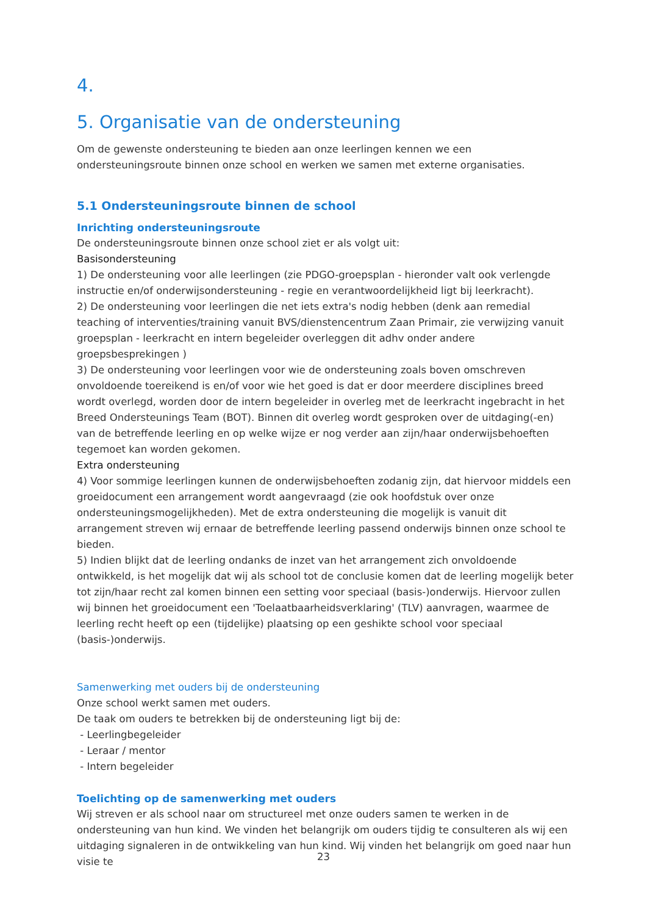4.
5. Organisatie van de ondersteuning
Om de gewenste ondersteuning te bieden aan onze leerlingen kennen we een ondersteuningsroute binnen onze school en werken we samen met externe organisaties.
5.1 Ondersteuningsroute binnen de school
Inrichting ondersteuningsroute
De ondersteuningsroute binnen onze school ziet er als volgt uit:
Basisondersteuning
1) De ondersteuning voor alle leerlingen (zie PDGO-groepsplan - hieronder valt ook verlengde instructie en/of onderwijsondersteuning - regie en verantwoordelijkheid ligt bij leerkracht).
2) De ondersteuning voor leerlingen die net iets extra's nodig hebben (denk aan remedial teaching of interventies/training vanuit BVS/dienstencentrum Zaan Primair, zie verwijzing vanuit groepsplan - leerkracht en intern begeleider overleggen dit adhv onder andere groepsbesprekingen )
3) De ondersteuning voor leerlingen voor wie de ondersteuning zoals boven omschreven onvoldoende toereikend is en/of voor wie het goed is dat er door meerdere disciplines breed wordt overlegd, worden door de intern begeleider in overleg met de leerkracht ingebracht in het Breed Ondersteunings Team (BOT). Binnen dit overleg wordt gesproken over de uitdaging(-en) van de betreffende leerling en op welke wijze er nog verder aan zijn/haar onderwijsbehoeften tegemoet kan worden gekomen.
Extra ondersteuning
4) Voor sommige leerlingen kunnen de onderwijsbehoeften zodanig zijn, dat hiervoor middels een groeidocument een arrangement wordt aangevraagd (zie ook hoofdstuk over onze ondersteuningsmogelijkheden). Met de extra ondersteuning die mogelijk is vanuit dit arrangement streven wij ernaar de betreffende leerling passend onderwijs binnen onze school te bieden.
5) Indien blijkt dat de leerling ondanks de inzet van het arrangement zich onvoldoende ontwikkeld, is het mogelijk dat wij als school tot de conclusie komen dat de leerling mogelijk beter tot zijn/haar recht zal komen binnen een setting voor speciaal (basis-)onderwijs. Hiervoor zullen wij binnen het groeidocument een 'Toelaatbaarheidsverklaring' (TLV) aanvragen, waarmee de leerling recht heeft op een (tijdelijke) plaatsing op een geshikte school voor speciaal (basis-)onderwijs.
Samenwerking met ouders bij de ondersteuning
Onze school werkt samen met ouders.
De taak om ouders te betrekken bij de ondersteuning ligt bij de:
- Leerlingbegeleider
- Leraar / mentor
- Intern begeleider
Toelichting op de samenwerking met ouders
Wij streven er als school naar om structureel met onze ouders samen te werken in de ondersteuning van hun kind. We vinden het belangrijk om ouders tijdig te consulteren als wij een uitdaging signaleren in de ontwikkeling van hun kind. Wij vinden het belangrijk om goed naar hun visie te
23